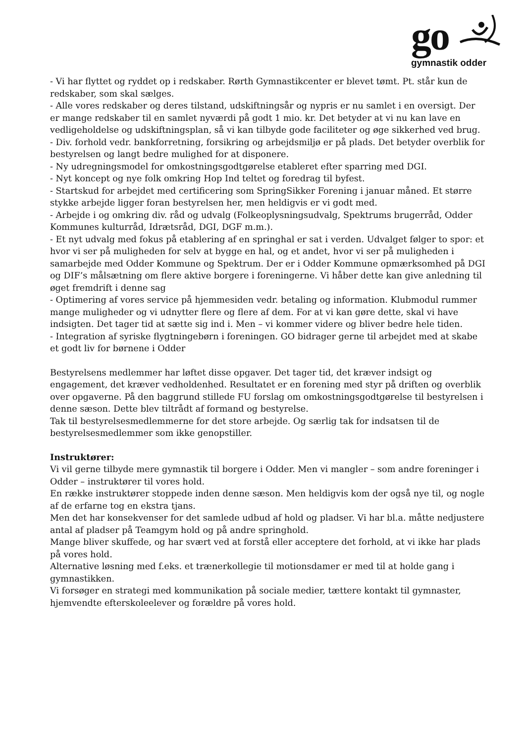go
gymnastik odder
- Vi har flyttet og ryddet op i redskaber. Rørth Gymnastikcenter er blevet tømt. Pt. står kun de redskaber, som skal sælges.
- Alle vores redskaber og deres tilstand, udskiftningsår og nypris er nu samlet i en oversigt. Der er mange redskaber til en samlet nyværdi på godt 1 mio. kr. Det betyder at vi nu kan lave en vedligeholdelse og udskiftningsplan, så vi kan tilbyde gode faciliteter og øge sikkerhed ved brug.
- Div. forhold vedr. bankforretning, forsikring og arbejdsmiljø er på plads. Det betyder overblik for bestyrelsen og langt bedre mulighed for at disponere.
- Ny udregningsmodel for omkostningsgodtgørelse etableret efter sparring med DGI.
- Nyt koncept og nye folk omkring Hop Ind teltet og foredrag til byfest.
- Startskud for arbejdet med certificering som SpringSikker Forening i januar måned. Et større stykke arbejde ligger foran bestyrelsen her, men heldigvis er vi godt med.
- Arbejde i og omkring div. råd og udvalg (Folkeoplysningsudvalg, Spektrums brugerråd, Odder Kommunes kulturråd, Idrætsråd, DGI, DGF m.m.).
- Et nyt udvalg med fokus på etablering af en springhal er sat i verden. Udvalget følger to spor: et hvor vi ser på muligheden for selv at bygge en hal, og et andet, hvor vi ser på muligheden i samarbejde med Odder Kommune og Spektrum. Der er i Odder Kommune opmærksomhed på DGI og DIF’s målsætning om flere aktive borgere i foreningerne. Vi håber dette kan give anledning til øget fremdrift i denne sag
- Optimering af vores service på hjemmesiden vedr. betaling og information. Klubmodul rummer mange muligheder og vi udnytter flere og flere af dem. For at vi kan gøre dette, skal vi have indsigten. Det tager tid at sætte sig ind i. Men – vi kommer videre og bliver bedre hele tiden.
- Integration af syriske flygtningebørn i foreningen. GO bidrager gerne til arbejdet med at skabe et godt liv for børnene i Odder
Bestyrelsens medlemmer har løftet disse opgaver. Det tager tid, det kræver indsigt og engagement, det kræver vedholdenhed. Resultatet er en forening med styr på driften og overblik over opgaverne. På den baggrund stillede FU forslag om omkostningsgodtgørelse til bestyrelsen i denne sæson. Dette blev tiltrådt af formand og bestyrelse.
Tak til bestyrelsesmedlemmerne for det store arbejde. Og særlig tak for indsatsen til de bestyrelsesmedlemmer som ikke genopstiller.
Instruktører:
Vi vil gerne tilbyde mere gymnastik til borgere i Odder. Men vi mangler – som andre foreninger i Odder – instruktører til vores hold.
En række instruktører stoppede inden denne sæson. Men heldigvis kom der også nye til, og nogle af de erfarne tog en ekstra tjans.
Men det har konsekvenser for det samlede udbud af hold og pladser. Vi har bl.a. måtte nedjustere antal af pladser på Teamgym hold og på andre springhold.
Mange bliver skuffede, og har svært ved at forstå eller acceptere det forhold, at vi ikke har plads på vores hold.
Alternative løsning med f.eks. et trænerkollegie til motionsdamer er med til at holde gang i gymnastikken.
Vi forsøger en strategi med kommunikation på sociale medier, tættere kontakt til gymnaster, hjemvendte efterskoleelever og forældre på vores hold.